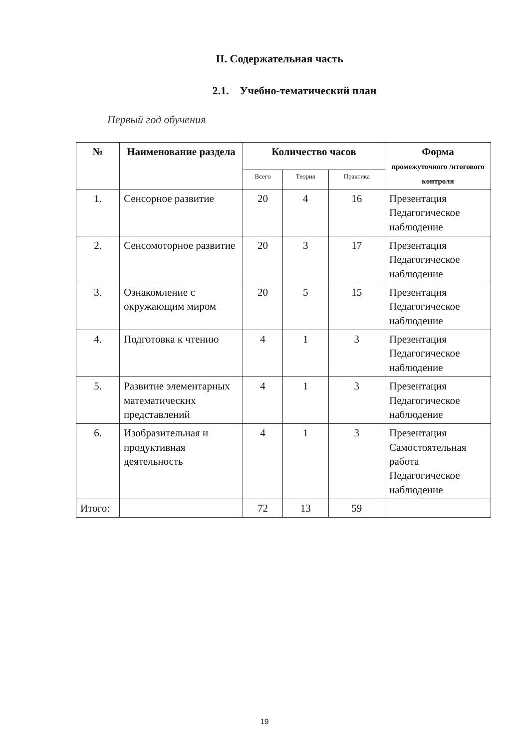II. Содержательная часть
2.1. Учебно-тематический план
Первый год обучения
| № | Наименование раздела | Количество часов | | | Форма промежуточного /итогового контроля |
| --- | --- | --- | --- | --- | --- |
| | | Всего | Теория | Практика | |
| 1. | Сенсорное развитие | 20 | 4 | 16 | Презентация Педагогическое наблюдение |
| 2. | Сенсомоторное развитие | 20 | 3 | 17 | Презентация Педагогическое наблюдение |
| 3. | Ознакомление с окружающим миром | 20 | 5 | 15 | Презентация Педагогическое наблюдение |
| 4. | Подготовка к чтению | 4 | 1 | 3 | Презентация Педагогическое наблюдение |
| 5. | Развитие элементарных математических представлений | 4 | 1 | 3 | Презентация Педагогическое наблюдение |
| 6. | Изобразительная и продуктивная деятельность | 4 | 1 | 3 | Презентация Самостоятельная работа Педагогическое наблюдение |
| Итого: | | 72 | 13 | 59 | |
19